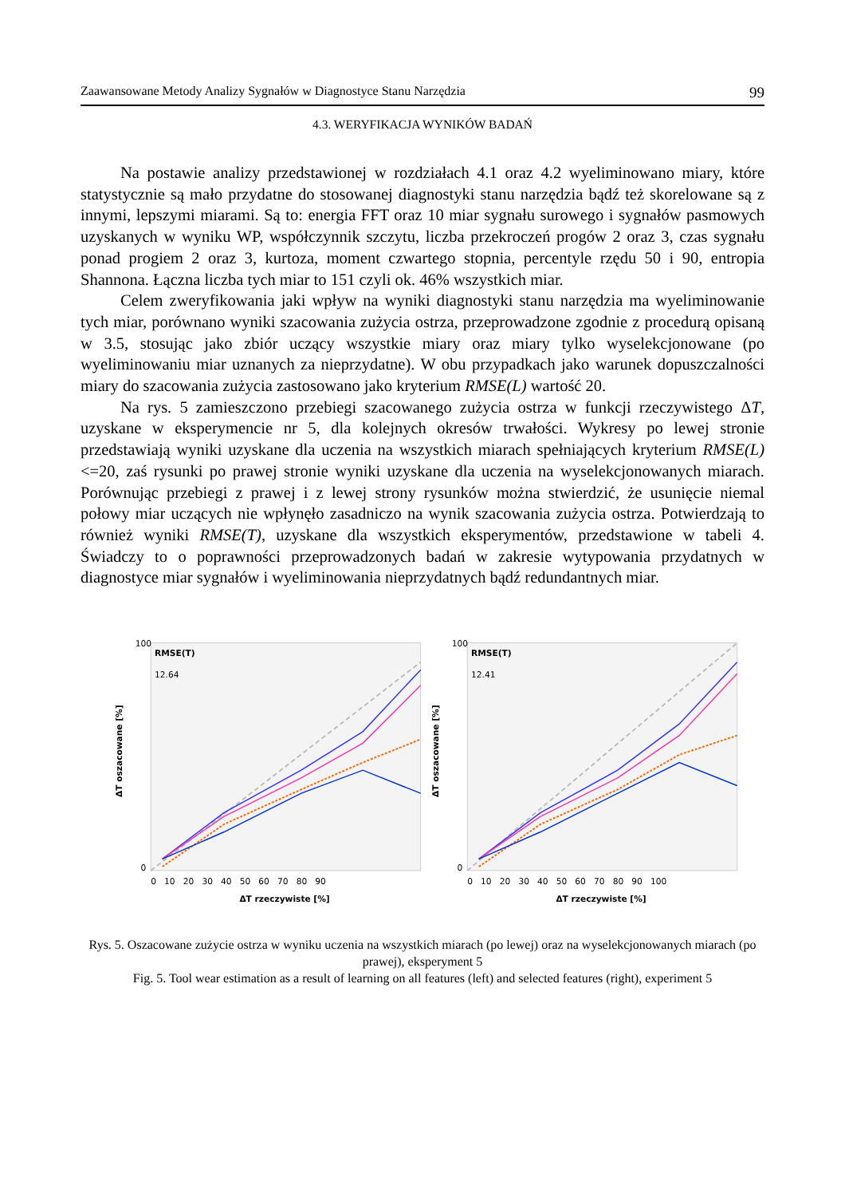Zaawansowane Metody Analizy Sygnałów w Diagnostyce Stanu Narzędzia 99
4.3. WERYFIKACJA WYNIKÓW BADAŃ
Na postawie analizy przedstawionej w rozdziałach 4.1 oraz 4.2 wyeliminowano miary, które statystycznie są mało przydatne do stosowanej diagnostyki stanu narzędzia bądź też skorelowane są z innymi, lepszymi miarami. Są to: energia FFT oraz 10 miar sygnału surowego i sygnałów pasmowych uzyskanych w wyniku WP, współczynnik szczytu, liczba przekroczeń progów 2 oraz 3, czas sygnału ponad progiem 2 oraz 3, kurtoza, moment czwartego stopnia, percentyle rzędu 50 i 90, entropia Shannona. Łączna liczba tych miar to 151 czyli ok. 46% wszystkich miar.
Celem zweryfikowania jaki wpływ na wyniki diagnostyki stanu narzędzia ma wyeliminowanie tych miar, porównano wyniki szacowania zużycia ostrza, przeprowadzone zgodnie z procedurą opisaną w 3.5, stosując jako zbiór uczący wszystkie miary oraz miary tylko wyselekcjonowane (po wyeliminowaniu miar uznanych za nieprzydatne). W obu przypadkach jako warunek dopuszczalności miary do szacowania zużycia zastosowano jako kryterium RMSE(L) wartość 20.
Na rys. 5 zamieszczono przebiegi szacowanego zużycia ostrza w funkcji rzeczywistego ΔT, uzyskane w eksperymencie nr 5, dla kolejnych okresów trwałości. Wykresy po lewej stronie przedstawiają wyniki uzyskane dla uczenia na wszystkich miarach spełniających kryterium RMSE(L)<=20, zaś rysunki po prawej stronie wyniki uzyskane dla uczenia na wyselekcjonowanych miarach. Porównując przebiegi z prawej i z lewej strony rysunków można stwierdzić, że usunięcie niemal połowy miar uczących nie wpłynęło zasadniczo na wynik szacowania zużycia ostrza. Potwierdzają to również wyniki RMSE(T), uzyskane dla wszystkich eksperymentów, przedstawione w tabeli 4. Świadczy to o poprawności przeprowadzonych badań w zakresie wytypowania przydatnych w diagnostyce miar sygnałów i wyeliminowania nieprzydatnych bądź redundantnych miar.
RMSE(T)
12.64
ΔT oszacowane [%]
100
0
0 10 20 30 40 50 60 70 80 90
ΔT rzeczywiste [%]
RMSE(T)
12.41
ΔT oszacowane [%]
100
0
0 10 20 30 40 50 60 70 80 90 100
ΔT rzeczywiste [%]
Rys. 5. Oszacowane zużycie ostrza w wyniku uczenia na wszystkich miarach (po lewej) oraz na wyselekcjonowanych miarach (po prawej), eksperyment 5
Fig. 5. Tool wear estimation as a result of learning on all features (left) and selected features (right), experiment 5